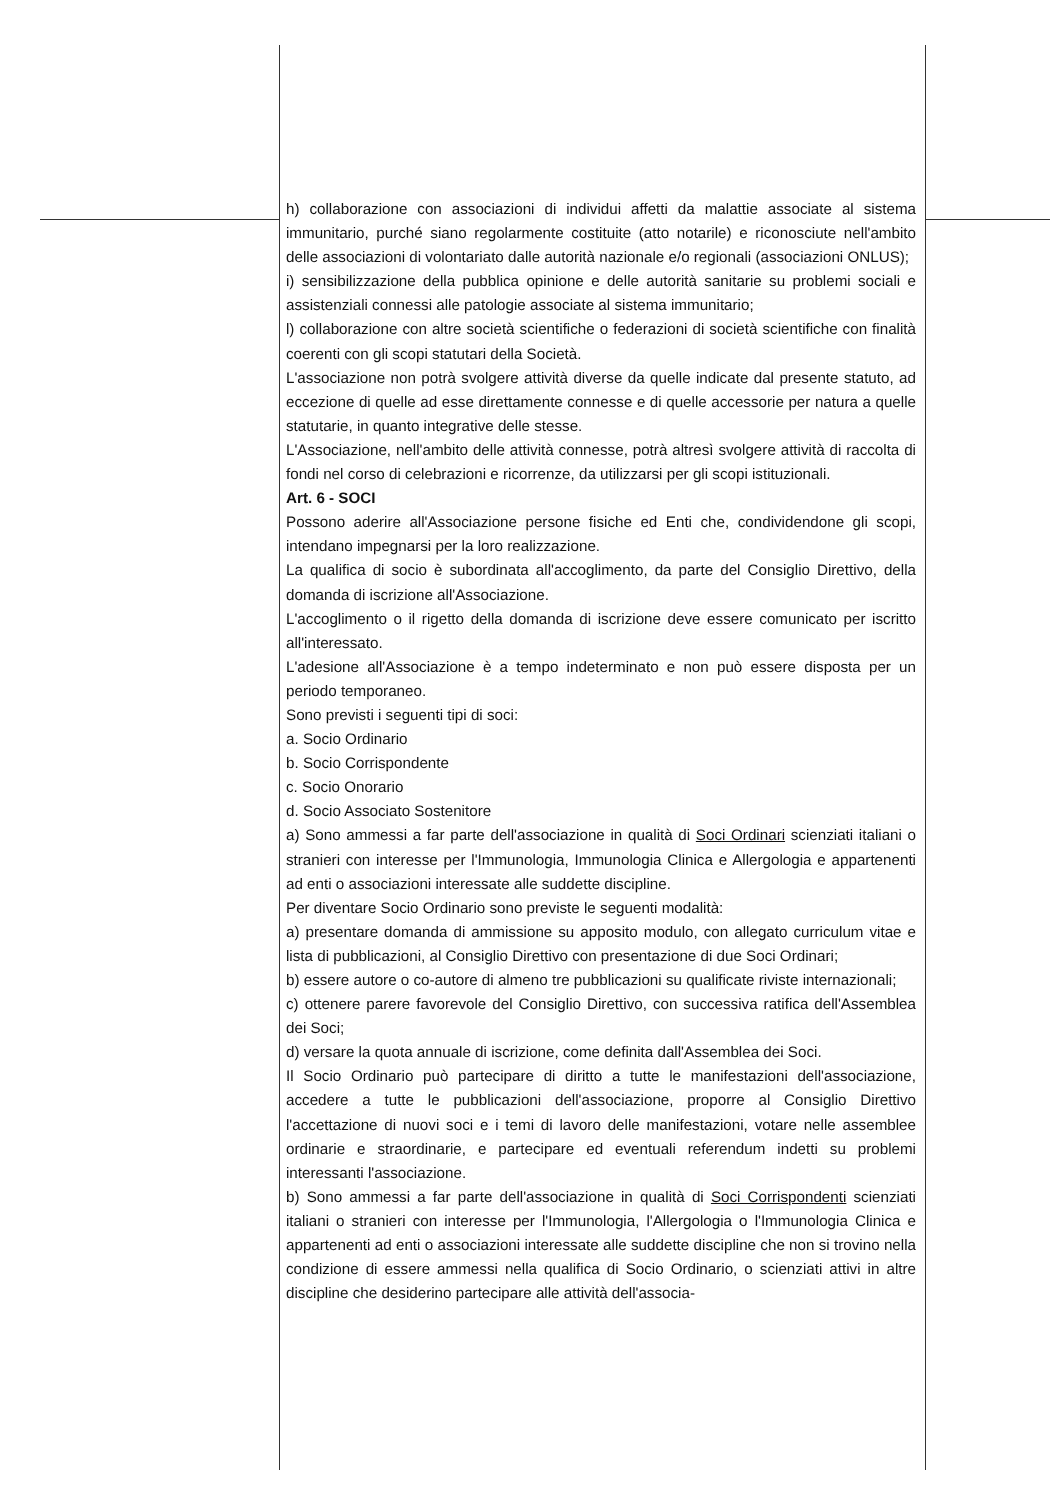h) collaborazione con associazioni di individui affetti da malattie associate al sistema immunitario, purché siano regolarmente costituite (atto notarile) e riconosciute nell'ambito delle associazioni di volontariato dalle autorità nazionale e/o regionali (associazioni ONLUS);
i) sensibilizzazione della pubblica opinione e delle autorità sanitarie su problemi sociali e assistenziali connessi alle patologie associate al sistema immunitario;
l) collaborazione con altre società scientifiche o federazioni di società scientifiche con finalità coerenti con gli scopi statutari della Società.
L'associazione non potrà svolgere attività diverse da quelle indicate dal presente statuto, ad eccezione di quelle ad esse direttamente connesse e di quelle accessorie per natura a quelle statutarie, in quanto integrative delle stesse.
L'Associazione, nell'ambito delle attività connesse, potrà altresì svolgere attività di raccolta di fondi nel corso di celebrazioni e ricorrenze, da utilizzarsi per gli scopi istituzionali.
Art. 6 - SOCI
Possono aderire all'Associazione persone fisiche ed Enti che, condividendone gli scopi, intendano impegnarsi per la loro realizzazione.
La qualifica di socio è subordinata all'accoglimento, da parte del Consiglio Direttivo, della domanda di iscrizione all'Associazione.
L'accoglimento o il rigetto della domanda di iscrizione deve essere comunicato per iscritto all'interessato.
L'adesione all'Associazione è a tempo indeterminato e non può essere disposta per un periodo temporaneo.
Sono previsti i seguenti tipi di soci:
a. Socio Ordinario
b. Socio Corrispondente
c. Socio Onorario
d. Socio Associato Sostenitore
a) Sono ammessi a far parte dell'associazione in qualità di Soci Ordinari scienziati italiani o stranieri con interesse per l'Immunologia, Immunologia Clinica e Allergologia e appartenenti ad enti o associazioni interessate alle suddette discipline.
Per diventare Socio Ordinario sono previste le seguenti modalità:
a) presentare domanda di ammissione su apposito modulo, con allegato curriculum vitae e lista di pubblicazioni, al Consiglio Direttivo con presentazione di due Soci Ordinari;
b) essere autore o co-autore di almeno tre pubblicazioni su qualificate riviste internazionali;
c) ottenere parere favorevole del Consiglio Direttivo, con successiva ratifica dell'Assemblea dei Soci;
d) versare la quota annuale di iscrizione, come definita dall'Assemblea dei Soci.
Il Socio Ordinario può partecipare di diritto a tutte le manifestazioni dell'associazione, accedere a tutte le pubblicazioni dell'associazione, proporre al Consiglio Direttivo l'accettazione di nuovi soci e i temi di lavoro delle manifestazioni, votare nelle assemblee ordinarie e straordinarie, e partecipare ed eventuali referendum indetti su problemi interessanti l'associazione.
b) Sono ammessi a far parte dell'associazione in qualità di Soci Corrispondenti scienziati italiani o stranieri con interesse per l'Immunologia, l'Allergologia o l'Immunologia Clinica e appartenenti ad enti o associazioni interessate alle suddette discipline che non si trovino nella condizione di essere ammessi nella qualifica di Socio Ordinario, o scienziati attivi in altre discipline che desiderino partecipare alle attività dell'associa-